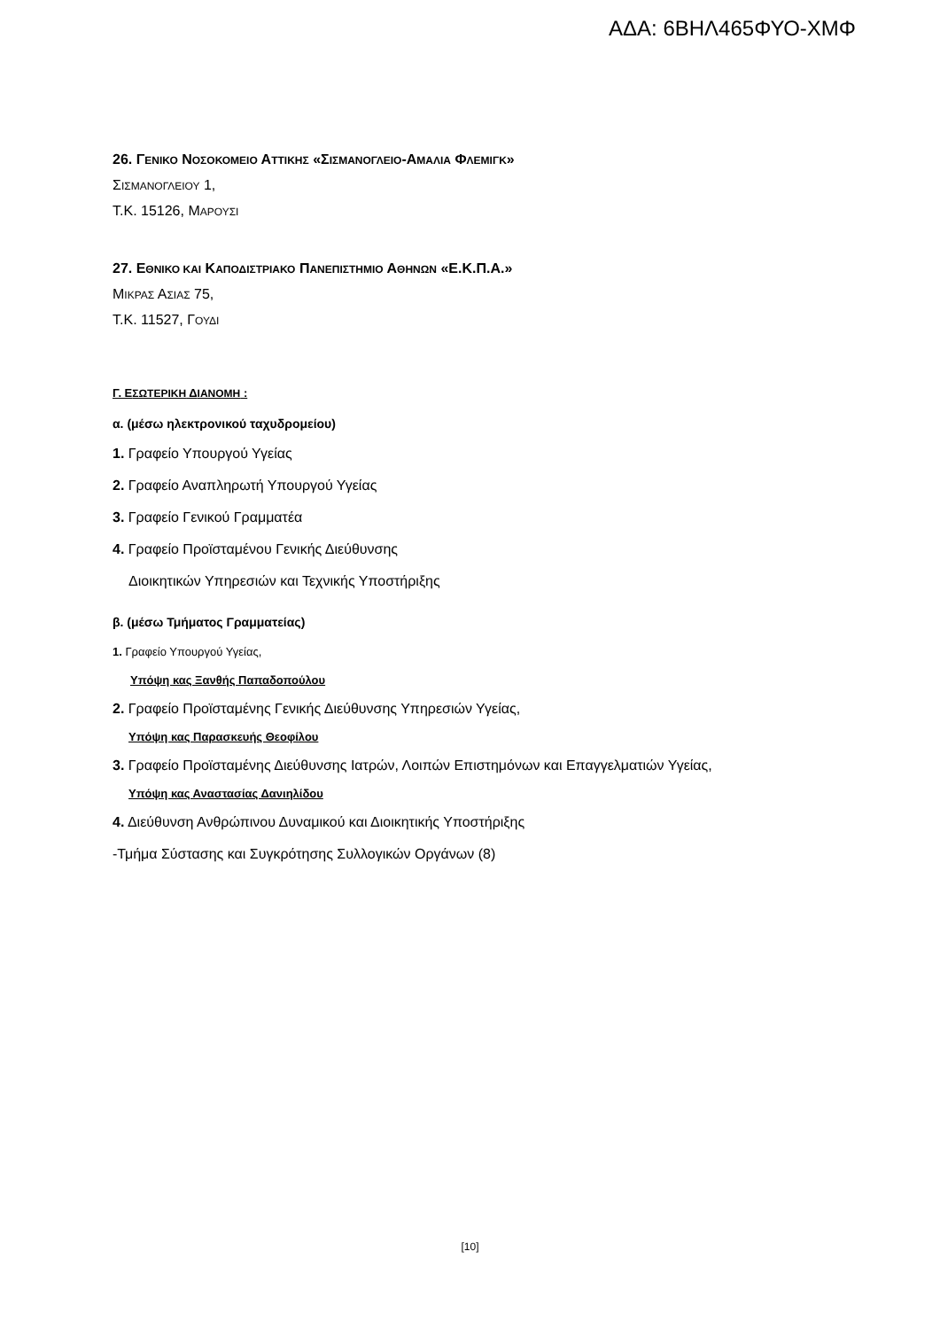ΑΔΑ: 6ΒΗΛ465ΦΥΟ-ΧΜΦ
26. ΓΕΝΙΚΟ ΝΟΣΟΚΟΜΕΙΟ ΑΤΤΙΚΗΣ «ΣΙΣΜΑΝΟΓΛΕΙΟ-ΑΜΑΛΙΑ ΦΛΕΜΙΓΚ»
ΣΙΣΜΑΝΟΓΛΕΙΟΥ 1,
Τ.Κ. 15126, ΜΑΡΟΥΣΙ
27. ΕΘΝΙΚΟ ΚΑΙ ΚΑΠΟΔΙΣΤΡΙΑΚΟ ΠΑΝΕΠΙΣΤΗΜΙΟ ΑΘΗΝΩΝ «Ε.Κ.Π.Α.»
ΜΙΚΡΑΣ ΑΣΙΑΣ 75,
Τ.Κ. 11527, ΓΟΥΔΙ
Γ. ΕΣΩΤΕΡΙΚΗ ΔΙΑΝΟΜΗ :
α. (μέσω ηλεκτρονικού ταχυδρομείου)
1. Γραφείο Υπουργού Υγείας
2. Γραφείο Αναπληρωτή Υπουργού Υγείας
3. Γραφείο Γενικού Γραμματέα
4. Γραφείο Προϊσταμένου Γενικής Διεύθυνσης
Διοικητικών Υπηρεσιών και Τεχνικής Υποστήριξης
β. (μέσω Τμήματος Γραμματείας)
1. Γραφείο Υπουργού Υγείας,
Υπόψη κας Ξανθής Παπαδοπούλου
2. Γραφείο Προϊσταμένης Γενικής Διεύθυνσης Υπηρεσιών Υγείας,
Υπόψη κας Παρασκευής Θεοφίλου
3. Γραφείο Προϊσταμένης Διεύθυνσης Ιατρών, Λοιπών Επιστημόνων και Επαγγελματιών Υγείας,
Υπόψη κας Αναστασίας Δανιηλίδου
4. Διεύθυνση Ανθρώπινου Δυναμικού και Διοικητικής Υποστήριξης
-Τμήμα Σύστασης και Συγκρότησης Συλλογικών Οργάνων (8)
[10]